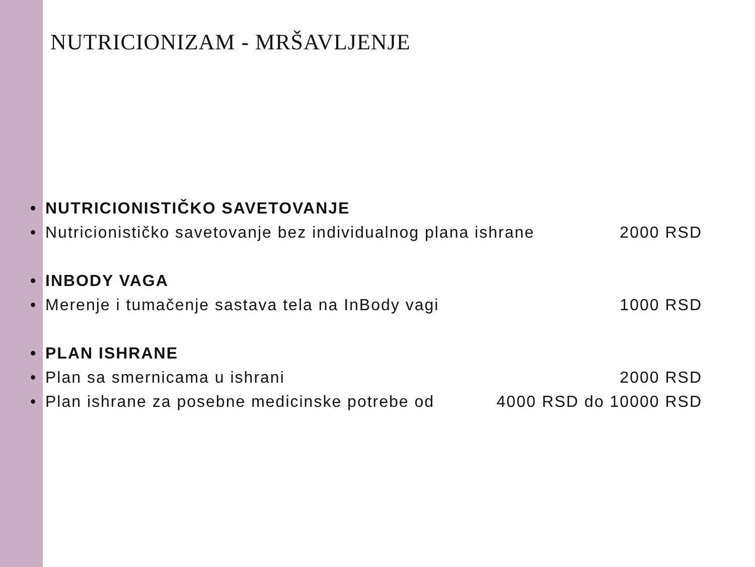NUTRICIONIZAM - MRŠAVLJENJE
• NUTRICIONISTIČKO SAVETOVANJE
• Nutricionističko savetovanje bez individualnog plana ishrane 2000 RSD
• INBODY VAGA
• Merenje i tumačenje sastava tela na InBody vagi 1000 RSD
• PLAN ISHRANE
• Plan sa smernicama u ishrani 2000 RSD
• Plan ishrane za posebne medicinske potrebe od 4000 RSD do 10000 RSD